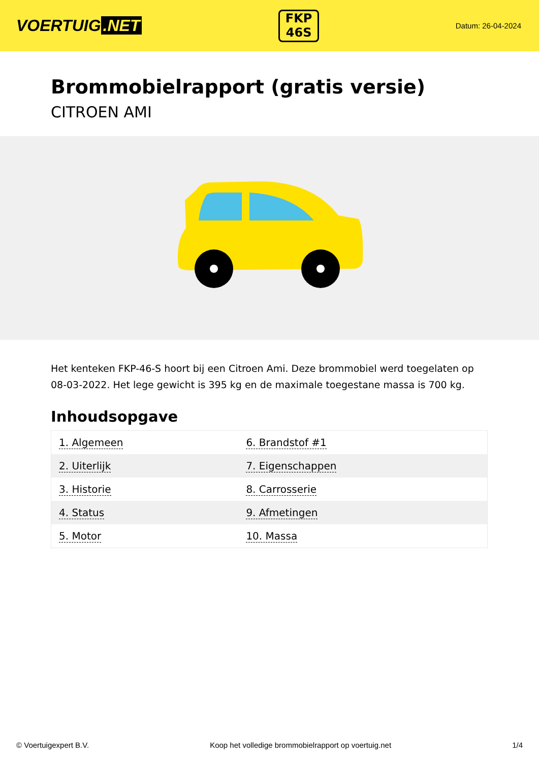VOERTUIG.NET
FKP
46S
Datum: 26-04-2024
Brommobielrapport (gratis versie)
CITROEN AMI
Het kenteken FKP-46-S hoort bij een Citroen Ami. Deze brommobiel werd toegelaten op 08-03-2022. Het lege gewicht is 395 kg en de maximale toegestane massa is 700 kg.
Inhoudsopgave
| 1. Algemeen | 6. Brandstof #1 |
| 2. Uiterlijk | 7. Eigenschappen |
| 3. Historie | 8. Carrosserie |
| 4. Status | 9. Afmetingen |
| 5. Motor | 10. Massa |
© Voertuigexpert B.V. Koop het volledige brommobielrapport op voertuig.net
1/4